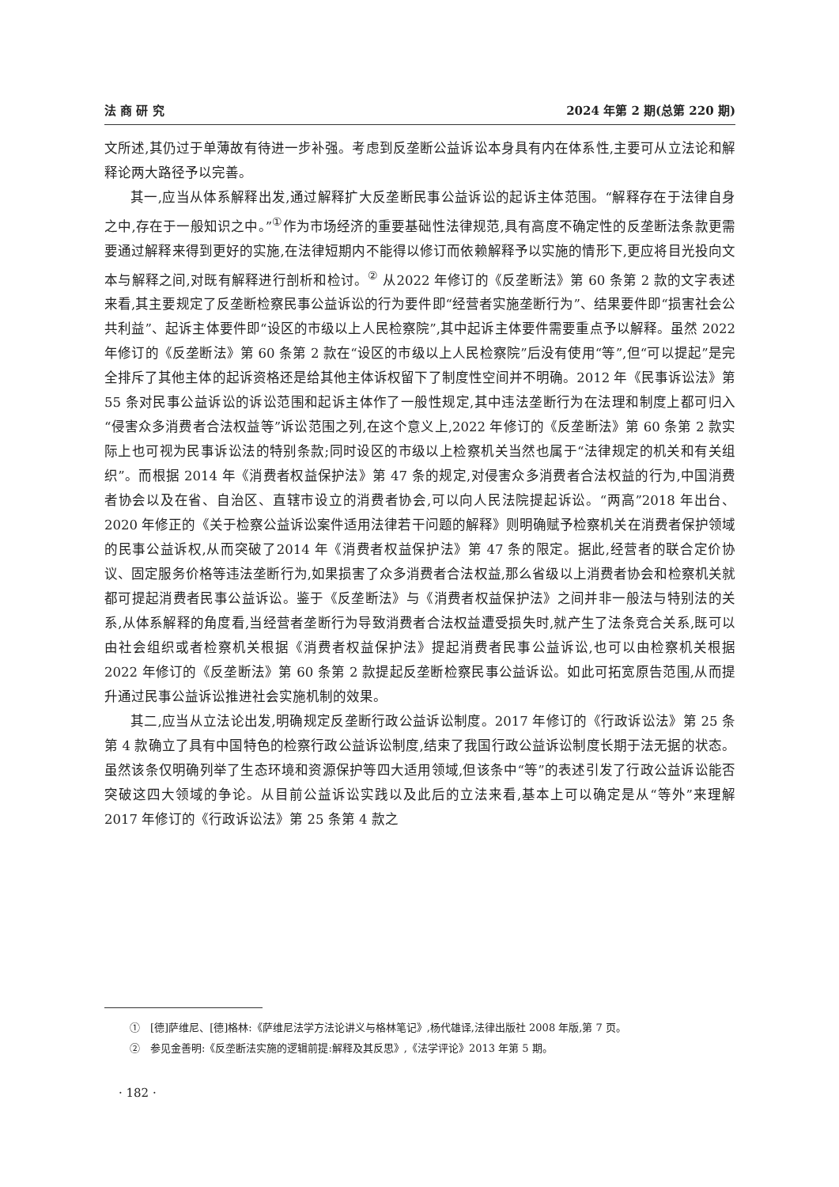法 商 研 究 2024 年第 2 期(总第 220 期)
文所述,其仍过于单薄故有待进一步补强。考虑到反垄断公益诉讼本身具有内在体系性,主要可从立法论和解释论两大路径予以完善。
其一,应当从体系解释出发,通过解释扩大反垄断民事公益诉讼的起诉主体范围。“解释存在于法律自身之中,存在于一般知识之中。”<sup>①</sup>作为市场经济的重要基础性法律规范,具有高度不确定性的反垄断法条款更需要通过解释来得到更好的实施,在法律短期内不能得以修订而依赖解释予以实施的情形下,更应将目光投向文本与解释之间,对既有解释进行剖析和检讨。<sup>②</sup> 从2022 年修订的《反垄断法》第 60 条第 2 款的文字表述来看,其主要规定了反垄断检察民事公益诉讼的行为要件即“经营者实施垄断行为”、结果要件即“损害社会公共利益”、起诉主体要件即“设区的市级以上人民检察院”,其中起诉主体要件需要重点予以解释。虽然 2022 年修订的《反垄断法》第 60 条第 2 款在“设区的市级以上人民检察院”后没有使用“等”,但“可以提起”是完全排斥了其他主体的起诉资格还是给其他主体诉权留下了制度性空间并不明确。2012 年《民事诉讼法》第 55 条对民事公益诉讼的诉讼范围和起诉主体作了一般性规定,其中违法垄断行为在法理和制度上都可归入“侵害众多消费者合法权益等”诉讼范围之列,在这个意义上,2022 年修订的《反垄断法》第 60 条第 2 款实际上也可视为民事诉讼法的特别条款;同时设区的市级以上检察机关当然也属于“法律规定的机关和有关组织”。而根据 2014 年《消费者权益保护法》第 47 条的规定,对侵害众多消费者合法权益的行为,中国消费者协会以及在省、自治区、直辖市设立的消费者协会,可以向人民法院提起诉讼。“两高”2018 年出台、2020 年修正的《关于检察公益诉讼案件适用法律若干问题的解释》则明确赋予检察机关在消费者保护领域的民事公益诉权,从而突破了2014 年《消费者权益保护法》第 47 条的限定。据此,经营者的联合定价协议、固定服务价格等违法垄断行为,如果损害了众多消费者合法权益,那么省级以上消费者协会和检察机关就都可提起消费者民事公益诉讼。鉴于《反垄断法》与《消费者权益保护法》之间并非一般法与特别法的关系,从体系解释的角度看,当经营者垄断行为导致消费者合法权益遭受损失时,就产生了法条竞合关系,既可以由社会组织或者检察机关根据《消费者权益保护法》提起消费者民事公益诉讼,也可以由检察机关根据 2022 年修订的《反垄断法》第 60 条第 2 款提起反垄断检察民事公益诉讼。如此可拓宽原告范围,从而提升通过民事公益诉讼推进社会实施机制的效果。
其二,应当从立法论出发,明确规定反垄断行政公益诉讼制度。2017 年修订的《行政诉讼法》第 25 条第 4 款确立了具有中国特色的检察行政公益诉讼制度,结束了我国行政公益诉讼制度长期于法无据的状态。虽然该条仅明确列举了生态环境和资源保护等四大适用领域,但该条中“等”的表述引发了行政公益诉讼能否突破这四大领域的争论。从目前公益诉讼实践以及此后的立法来看,基本上可以确定是从“等外”来理解 2017 年修订的《行政诉讼法》第 25 条第 4 款之
①　[德]萨维尼、[德]格林:《萨维尼法学方法论讲义与格林笔记》,杨代雄译,法律出版社 2008 年版,第 7 页。
②　参见金善明:《反垄断法实施的逻辑前提:解释及其反思》,《法学评论》2013 年第 5 期。
· 182 ·